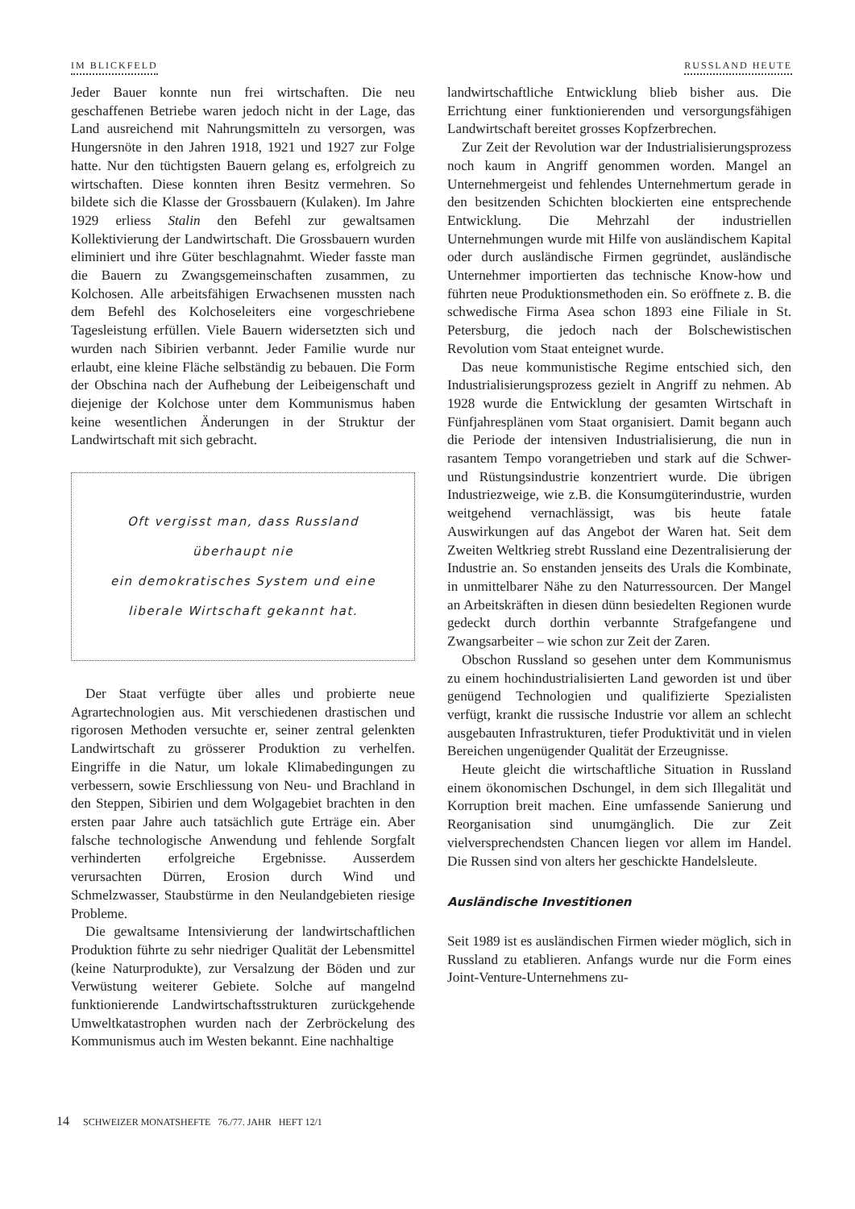IM BLICKFELD RUSSLAND HEUTE
Jeder Bauer konnte nun frei wirtschaften. Die neu geschaffenen Betriebe waren jedoch nicht in der Lage, das Land ausreichend mit Nahrungsmitteln zu versorgen, was Hungersnöte in den Jahren 1918, 1921 und 1927 zur Folge hatte. Nur den tüchtigsten Bauern gelang es, erfolgreich zu wirtschaften. Diese konnten ihren Besitz vermehren. So bildete sich die Klasse der Grossbauern (Kulaken). Im Jahre 1929 erliess Stalin den Befehl zur gewaltsamen Kollektivierung der Landwirtschaft. Die Grossbauern wurden eliminiert und ihre Güter beschlagnahmt. Wieder fasste man die Bauern zu Zwangsgemeinschaften zusammen, zu Kolchosen. Alle arbeitsfähigen Erwachsenen mussten nach dem Befehl des Kolchoseleiters eine vorgeschriebene Tagesleistung erfüllen. Viele Bauern widersetzten sich und wurden nach Sibirien verbannt. Jeder Familie wurde nur erlaubt, eine kleine Fläche selbständig zu bebauen. Die Form der Obschina nach der Aufhebung der Leibeigenschaft und diejenige der Kolchose unter dem Kommunismus haben keine wesentlichen Änderungen in der Struktur der Landwirtschaft mit sich gebracht.
Oft vergisst man, dass Russland
überhaupt nie
ein demokratisches System und eine
liberale Wirtschaft gekannt hat.
Der Staat verfügte über alles und probierte neue Agrartechnologien aus. Mit verschiedenen drastischen und rigorosen Methoden versuchte er, seiner zentral gelenkten Landwirtschaft zu grösserer Produktion zu verhelfen. Eingriffe in die Natur, um lokale Klimabedingungen zu verbessern, sowie Erschliessung von Neu- und Brachland in den Steppen, Sibirien und dem Wolgagebiet brachten in den ersten paar Jahre auch tatsächlich gute Erträge ein. Aber falsche technologische Anwendung und fehlende Sorgfalt verhinderten erfolgreiche Ergebnisse. Ausserdem verursachten Dürren, Erosion durch Wind und Schmelzwasser, Staubstürme in den Neulandgebieten riesige Probleme.
Die gewaltsame Intensivierung der landwirtschaftlichen Produktion führte zu sehr niedriger Qualität der Lebensmittel (keine Naturprodukte), zur Versalzung der Böden und zur Verwüstung weiterer Gebiete. Solche auf mangelnd funktionierende Landwirtschaftsstrukturen zurückgehende Umweltkatastrophen wurden nach der Zerbröckelung des Kommunismus auch im Westen bekannt. Eine nachhaltige
landwirtschaftliche Entwicklung blieb bisher aus. Die Errichtung einer funktionierenden und versorgungsfähigen Landwirtschaft bereitet grosses Kopfzerbrechen.
Zur Zeit der Revolution war der Industrialisierungsprozess noch kaum in Angriff genommen worden. Mangel an Unternehmergeist und fehlendes Unternehmertum gerade in den besitzenden Schichten blockierten eine entsprechende Entwicklung. Die Mehrzahl der industriellen Unternehmungen wurde mit Hilfe von ausländischem Kapital oder durch ausländische Firmen gegründet, ausländische Unternehmer importierten das technische Know-how und führten neue Produktionsmethoden ein. So eröffnete z. B. die schwedische Firma Asea schon 1893 eine Filiale in St. Petersburg, die jedoch nach der Bolschewistischen Revolution vom Staat enteignet wurde.
Das neue kommunistische Regime entschied sich, den Industrialisierungsprozess gezielt in Angriff zu nehmen. Ab 1928 wurde die Entwicklung der gesamten Wirtschaft in Fünfjahresplänen vom Staat organisiert. Damit begann auch die Periode der intensiven Industrialisierung, die nun in rasantem Tempo vorangetrieben und stark auf die Schwer- und Rüstungsindustrie konzentriert wurde. Die übrigen Industriezweige, wie z.B. die Konsumgüterindustrie, wurden weitgehend vernachlässigt, was bis heute fatale Auswirkungen auf das Angebot der Waren hat. Seit dem Zweiten Weltkrieg strebt Russland eine Dezentralisierung der Industrie an. So enstanden jenseits des Urals die Kombinate, in unmittelbarer Nähe zu den Naturressourcen. Der Mangel an Arbeitskräften in diesen dünn besiedelten Regionen wurde gedeckt durch dorthin verbannte Strafgefangene und Zwangsarbeiter – wie schon zur Zeit der Zaren.
Obschon Russland so gesehen unter dem Kommunismus zu einem hochindustrialisierten Land geworden ist und über genügend Technologien und qualifizierte Spezialisten verfügt, krankt die russische Industrie vor allem an schlecht ausgebauten Infrastrukturen, tiefer Produktivität und in vielen Bereichen ungenügender Qualität der Erzeugnisse.
Heute gleicht die wirtschaftliche Situation in Russland einem ökonomischen Dschungel, in dem sich Illegalität und Korruption breit machen. Eine umfassende Sanierung und Reorganisation sind unumgänglich. Die zur Zeit vielversprechendsten Chancen liegen vor allem im Handel. Die Russen sind von alters her geschickte Handelsleute.
Ausländische Investitionen
Seit 1989 ist es ausländischen Firmen wieder möglich, sich in Russland zu etablieren. Anfangs wurde nur die Form eines Joint-Venture-Unternehmens zu-
14 SCHWEIZER MONATSHEFTE 76./77. JAHR HEFT 12/1